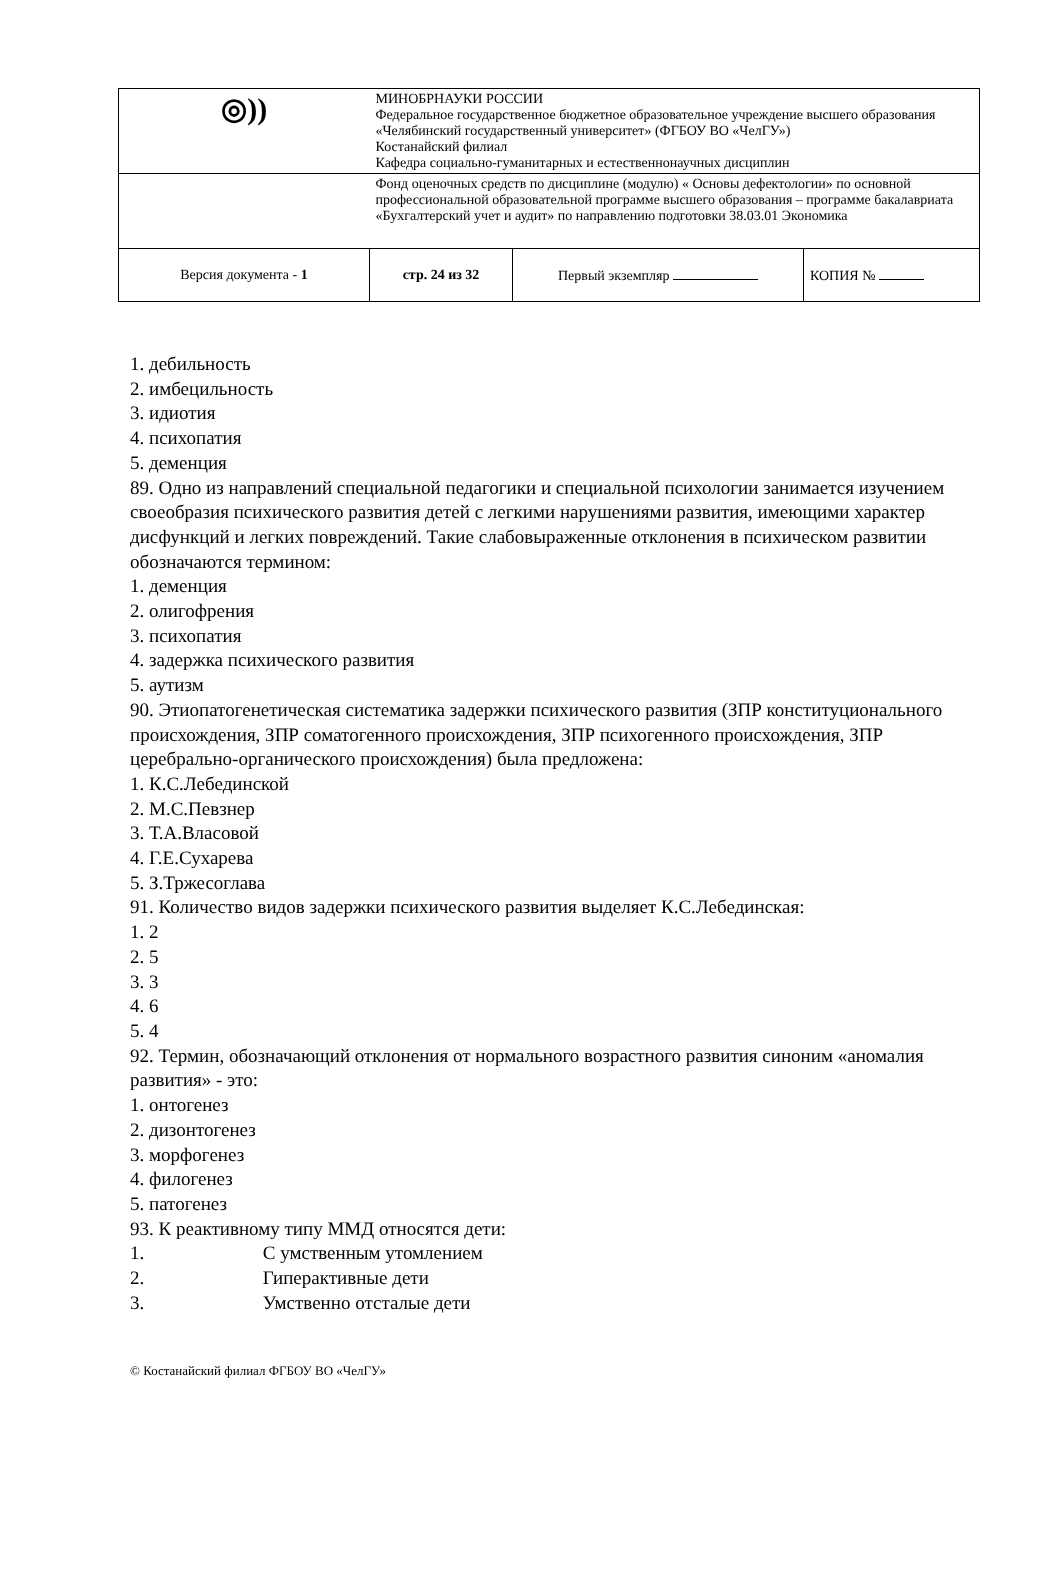| ◎)) | МИНОБРНАУКИ РОССИИ Федеральное государственное бюджетное образовательное учреждение высшего образования «Челябинский государственный университет» (ФГБОУ ВО «ЧелГУ») Костанайский филиал Кафедра социально-гуманитарных и естественнонаучных дисциплин | | |
| | Фонд оценочных средств по дисциплине (модулю) « Основы дефектологии» по основной профессиональной образовательной программе высшего образования – программе бакалавриата «Бухгалтерский учет и аудит» по направлению подготовки 38.03.01 Экономика | | |
| Версия документа - 1 | стр. 24 из 32 | Первый экземпляр | КОПИЯ № |
1. дебильность
2. имбецильность
3. идиотия
4. психопатия
5. деменция
89. Одно из направлений специальной педагогики и специальной психологии занимается изучением своеобразия психического развития детей с легкими нарушениями развития, имеющими характер дисфункций и легких повреждений. Такие слабовыраженные отклонения в психическом развитии обозначаются термином:
1. деменция
2. олигофрения
3. психопатия
4. задержка психического развития
5. аутизм
90. Этиопатогенетическая систематика задержки психического развития (ЗПР конституционального происхождения, ЗПР соматогенного происхождения, ЗПР психогенного происхождения, ЗПР церебрально-органического происхождения) была предложена:
1. К.С.Лебединской
2. М.С.Певзнер
3. Т.А.Власовой
4. Г.Е.Сухарева
5. З.Тржесоглава
91. Количество видов задержки психического развития выделяет К.С.Лебединская:
1. 2
2. 5
3. 3
4. 6
5. 4
92. Термин, обозначающий отклонения от нормального возрастного развития синоним «аномалия развития» - это:
1. онтогенез
2. дизонтогенез
3. морфогенез
4. филогенез
5. патогенез
93. К реактивному типу ММД относятся дети:
1. С умственным утомлением
2. Гиперактивные дети
3. Умственно отсталые дети
© Костанайский филиал ФГБОУ ВО «ЧелГУ»